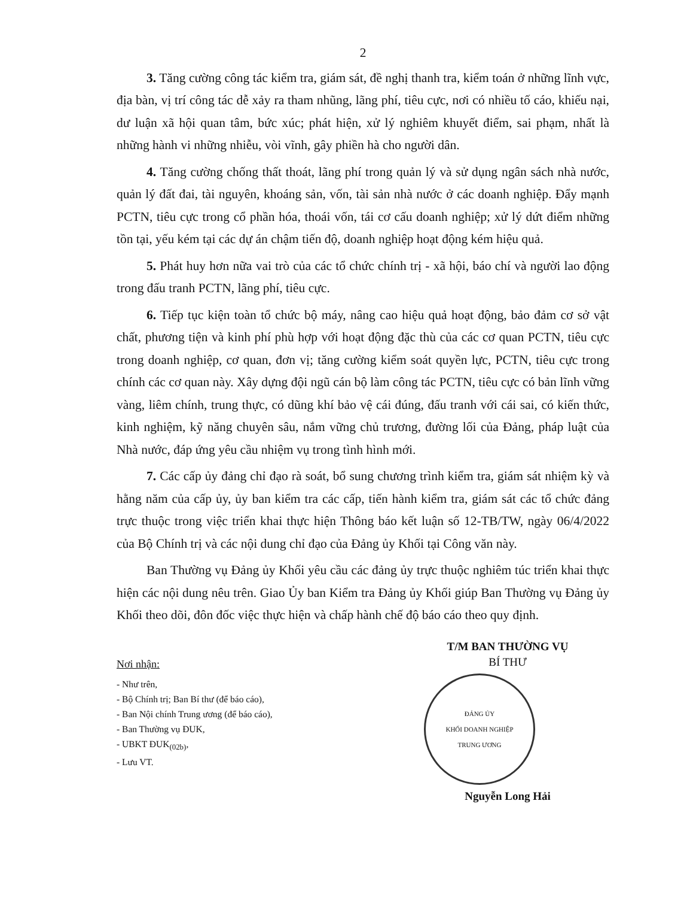2
3. Tăng cường công tác kiểm tra, giám sát, đề nghị thanh tra, kiểm toán ở những lĩnh vực, địa bàn, vị trí công tác dễ xảy ra tham nhũng, lãng phí, tiêu cực, nơi có nhiều tố cáo, khiếu nại, dư luận xã hội quan tâm, bức xúc; phát hiện, xử lý nghiêm khuyết điểm, sai phạm, nhất là những hành vi những nhiễu, vòi vĩnh, gây phiền hà cho người dân.
4. Tăng cường chống thất thoát, lãng phí trong quản lý và sử dụng ngân sách nhà nước, quản lý đất đai, tài nguyên, khoáng sản, vốn, tài sản nhà nước ở các doanh nghiệp. Đẩy mạnh PCTN, tiêu cực trong cổ phần hóa, thoái vốn, tái cơ cấu doanh nghiệp; xử lý dứt điểm những tồn tại, yếu kém tại các dự án chậm tiến độ, doanh nghiệp hoạt động kém hiệu quả.
5. Phát huy hơn nữa vai trò của các tổ chức chính trị - xã hội, báo chí và người lao động trong đấu tranh PCTN, lãng phí, tiêu cực.
6. Tiếp tục kiện toàn tổ chức bộ máy, nâng cao hiệu quả hoạt động, bảo đảm cơ sở vật chất, phương tiện và kinh phí phù hợp với hoạt động đặc thù của các cơ quan PCTN, tiêu cực trong doanh nghiệp, cơ quan, đơn vị; tăng cường kiểm soát quyền lực, PCTN, tiêu cực trong chính các cơ quan này. Xây dựng đội ngũ cán bộ làm công tác PCTN, tiêu cực có bản lĩnh vững vàng, liêm chính, trung thực, có dũng khí bảo vệ cái đúng, đấu tranh với cái sai, có kiến thức, kinh nghiệm, kỹ năng chuyên sâu, nắm vững chủ trương, đường lối của Đảng, pháp luật của Nhà nước, đáp ứng yêu cầu nhiệm vụ trong tình hình mới.
7. Các cấp ủy đảng chỉ đạo rà soát, bổ sung chương trình kiểm tra, giám sát nhiệm kỳ và hằng năm của cấp ủy, ủy ban kiểm tra các cấp, tiến hành kiểm tra, giám sát các tổ chức đảng trực thuộc trong việc triển khai thực hiện Thông báo kết luận số 12-TB/TW, ngày 06/4/2022 của Bộ Chính trị và các nội dung chỉ đạo của Đảng ủy Khối tại Công văn này.
Ban Thường vụ Đảng ủy Khối yêu cầu các đảng ủy trực thuộc nghiêm túc triển khai thực hiện các nội dung nêu trên. Giao Ủy ban Kiểm tra Đảng ủy Khối giúp Ban Thường vụ Đảng ủy Khối theo dõi, đôn đốc việc thực hiện và chấp hành chế độ báo cáo theo quy định.
Nơi nhận:
- Như trên,
- Bộ Chính trị; Ban Bí thư (để báo cáo),
- Ban Nội chính Trung ương (để báo cáo),
- Ban Thường vụ ĐUK,
- UBKT ĐUK<sub>(02b)</sub>,
- Lưu VT.
T/M BAN THƯỜNG VỤ
BÍ THƯ
ĐẢNG ỦY
KHỐI DOANH NGHIỆP
TRUNG ƯƠNG
Nguyễn Long Hải